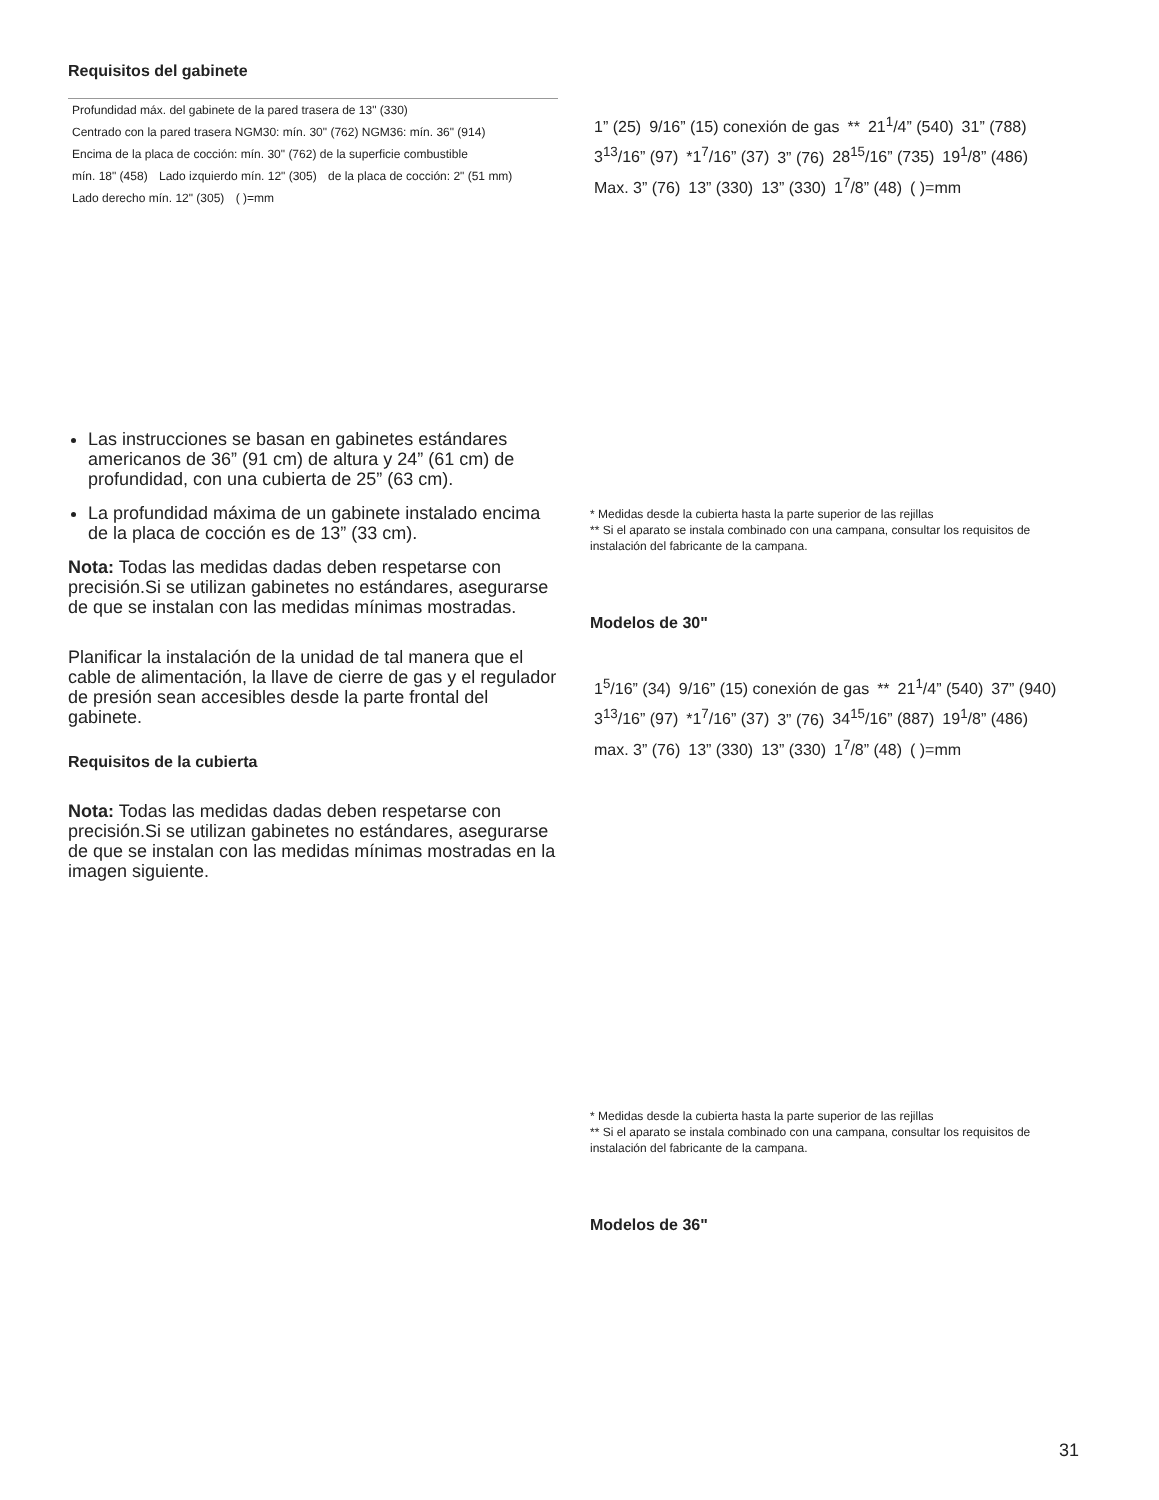Requisitos del gabinete
Profundidad máx. del gabinete de la pared trasera de 13" (330) Centrado con la pared trasera NGM30: mín. 30" (762) NGM36: mín. 36" (914) Encima de la placa de cocción: mín. 30" (762) de la superficie combustible mín. 18" (458) Lado izquierdo mín. 12" (305) de la placa de cocción: 2" (51 mm) Lado derecho mín. 12" (305) ( )=mm
Las instrucciones se basan en gabinetes estándares americanos de 36” (91 cm) de altura y 24” (61 cm) de profundidad, con una cubierta de 25” (63 cm).
La profundidad máxima de un gabinete instalado encima de la placa de cocción es de 13” (33 cm).
Nota: Todas las medidas dadas deben respetarse con precisión.Si se utilizan gabinetes no estándares, asegurarse de que se instalan con las medidas mínimas mostradas.
Planificar la instalación de la unidad de tal manera que el cable de alimentación, la llave de cierre de gas y el regulador de presión sean accesibles desde la parte frontal del gabinete.
Requisitos de la cubierta
Nota: Todas las medidas dadas deben respetarse con precisión.Si se utilizan gabinetes no estándares, asegurarse de que se instalan con las medidas mínimas mostradas en la imagen siguiente.
1” (25) 9/16” (15) conexión de gas ** 21<sup>1</sup>/4” (540) 31” (788) 3<sup>13</sup>/16” (97) *1<sup>7</sup>/16” (37) 3” (76) 28<sup>15</sup>/16” (735) 19<sup>1</sup>/8” (486) Max. 3” (76) 13” (330) 13” (330) 1<sup>7</sup>/8” (48) ( )=mm
* Medidas desde la cubierta hasta la parte superior de las rejillas
** Si el aparato se instala combinado con una campana, consultar los requisitos de instalación del fabricante de la campana.
Modelos de 30"
1<sup>5</sup>/16” (34) 9/16” (15) conexión de gas ** 21<sup>1</sup>/4” (540) 37” (940) 3<sup>13</sup>/16” (97) *1<sup>7</sup>/16” (37) 3” (76) 34<sup>15</sup>/16” (887) 19<sup>1</sup>/8” (486) max. 3” (76) 13” (330) 13” (330) 1<sup>7</sup>/8” (48) ( )=mm
* Medidas desde la cubierta hasta la parte superior de las rejillas
** Si el aparato se instala combinado con una campana, consultar los requisitos de instalación del fabricante de la campana.
Modelos de 36"
31